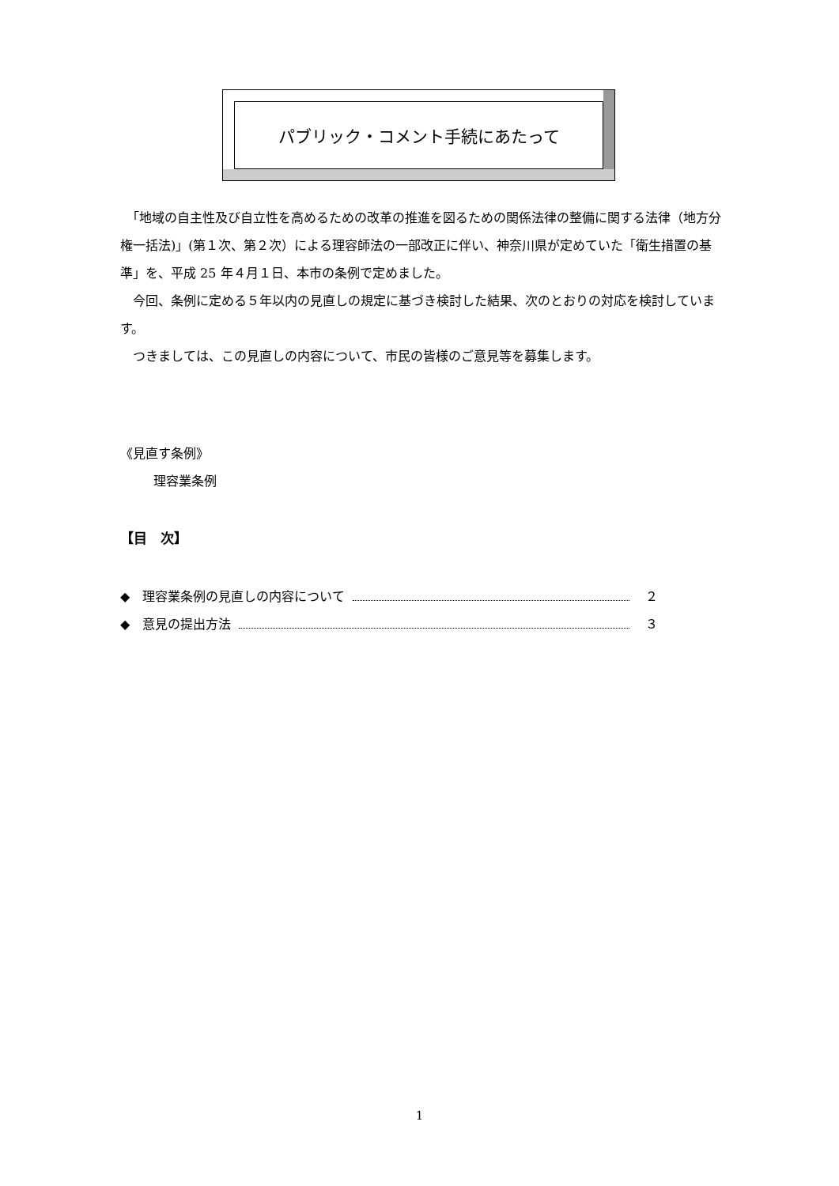パブリック・コメント手続にあたって
　「地域の自主性及び自立性を高めるための改革の推進を図るための関係法律の整備に関する法律（地方分権一括法)」(第１次、第２次）による理容師法の一部改正に伴い、神奈川県が定めていた「衛生措置の基準」を、平成 25 年４月１日、本市の条例で定めました。
　今回、条例に定める５年以内の見直しの規定に基づき検討した結果、次のとおりの対応を検討しています。
　つきましては、この見直しの内容について、市民の皆様のご意見等を募集します。
《見直す条例》
理容業条例
【目　次】
◆　理容業条例の見直しの内容について ２
◆　意見の提出方法 ３
1